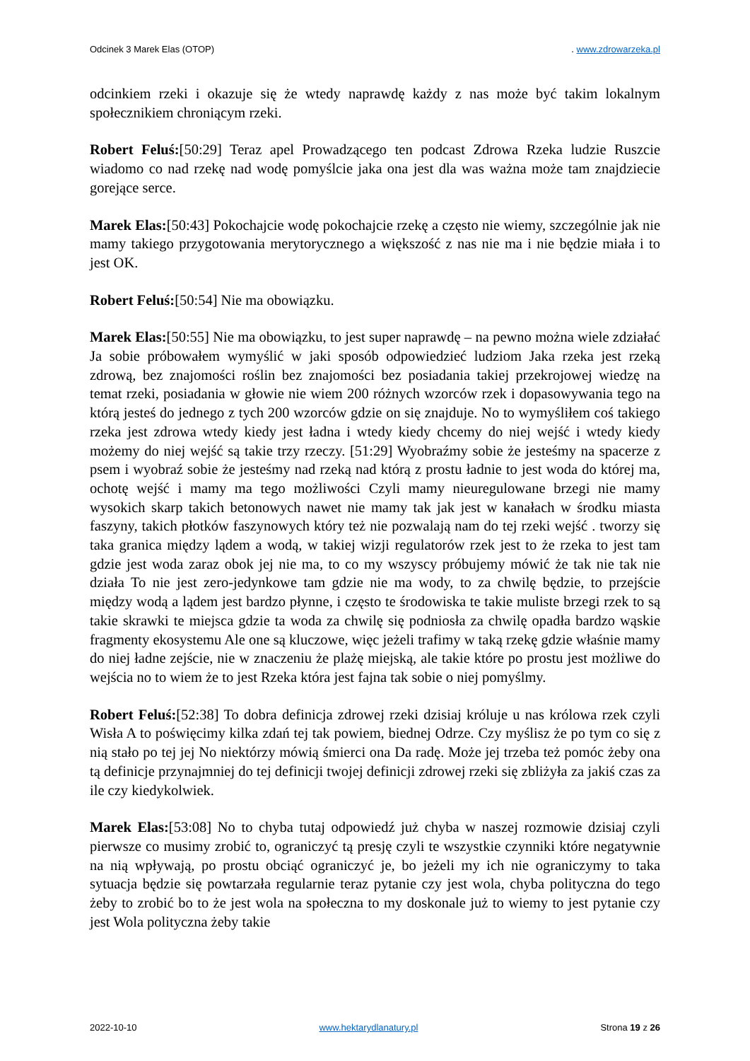Odcinek 3 Marek Elas (OTOP). www.zdrowarzeka.pl
odcinkiem rzeki i okazuje się że wtedy naprawdę każdy z nas może być takim lokalnym społecznikiem chroniącym rzeki.
Robert Feluś:[50:29] Teraz apel Prowadzącego ten podcast Zdrowa Rzeka ludzie Ruszcie wiadomo co nad rzekę nad wodę pomyślcie jaka ona jest dla was ważna może tam znajdziecie gorejące serce.
Marek Elas:[50:43] Pokochajcie wodę pokochajcie rzekę a często nie wiemy, szczególnie jak nie mamy takiego przygotowania merytorycznego a większość z nas nie ma i nie będzie miała i to jest OK.
Robert Feluś:[50:54] Nie ma obowiązku.
Marek Elas:[50:55] Nie ma obowiązku, to jest super naprawdę – na pewno można wiele zdziałać Ja sobie próbowałem wymyślić w jaki sposób odpowiedzieć ludziom Jaka rzeka jest rzeką zdrową, bez znajomości roślin bez znajomości bez posiadania takiej przekrojowej wiedzę na temat rzeki, posiadania w głowie nie wiem 200 różnych wzorców rzek i dopasowywania tego na którą jesteś do jednego z tych 200 wzorców gdzie on się znajduje. No to wymyśliłem coś takiego rzeka jest zdrowa wtedy kiedy jest ładna i wtedy kiedy chcemy do niej wejść i wtedy kiedy możemy do niej wejść są takie trzy rzeczy. [51:29] Wyobraźmy sobie że jesteśmy na spacerze z psem i wyobraź sobie że jesteśmy nad rzeką nad którą z prostu ładnie to jest woda do której ma, ochotę wejść i mamy ma tego możliwości Czyli mamy nieuregulowane brzegi nie mamy wysokich skarp takich betonowych nawet nie mamy tak jak jest w kanałach w środku miasta faszyny, takich płotków faszynowych który też nie pozwalają nam do tej rzeki wejść . tworzy się taka granica między lądem a wodą, w takiej wizji regulatorów rzek jest to że rzeka to jest tam gdzie jest woda zaraz obok jej nie ma, to co my wszyscy próbujemy mówić że tak nie tak nie działa To nie jest zero-jedynkowe tam gdzie nie ma wody, to za chwilę będzie, to przejście między wodą a lądem jest bardzo płynne, i często te środowiska te takie muliste brzegi rzek to są takie skrawki te miejsca gdzie ta woda za chwilę się podniosła za chwilę opadła bardzo wąskie fragmenty ekosystemu Ale one są kluczowe, więc jeżeli trafimy w taką rzekę gdzie właśnie mamy do niej ładne zejście, nie w znaczeniu że plażę miejską, ale takie które po prostu jest możliwe do wejścia no to wiem że to jest Rzeka która jest fajna tak sobie o niej pomyślmy.
Robert Feluś:[52:38] To dobra definicja zdrowej rzeki dzisiaj króluje u nas królowa rzek czyli Wisła A to poświęcimy kilka zdań tej tak powiem, biednej Odrze. Czy myślisz że po tym co się z nią stało po tej jej No niektórzy mówią śmierci ona Da radę. Może jej trzeba też pomóc żeby ona tą definicje przynajmniej do tej definicji twojej definicji zdrowej rzeki się zbliżyła za jakiś czas za ile czy kiedykolwiek.
Marek Elas:[53:08] No to chyba tutaj odpowiedź już chyba w naszej rozmowie dzisiaj czyli pierwsze co musimy zrobić to, ograniczyć tą presję czyli te wszystkie czynniki które negatywnie na nią wpływają, po prostu obciąć ograniczyć je, bo jeżeli my ich nie ograniczymy to taka sytuacja będzie się powtarzała regularnie teraz pytanie czy jest wola, chyba polityczna do tego żeby to zrobić bo to że jest wola na społeczna to my doskonale już to wiemy to jest pytanie czy jest Wola polityczna żeby takie
2022-10-10 www.hektarydlanatury.pl Strona 19 z 26